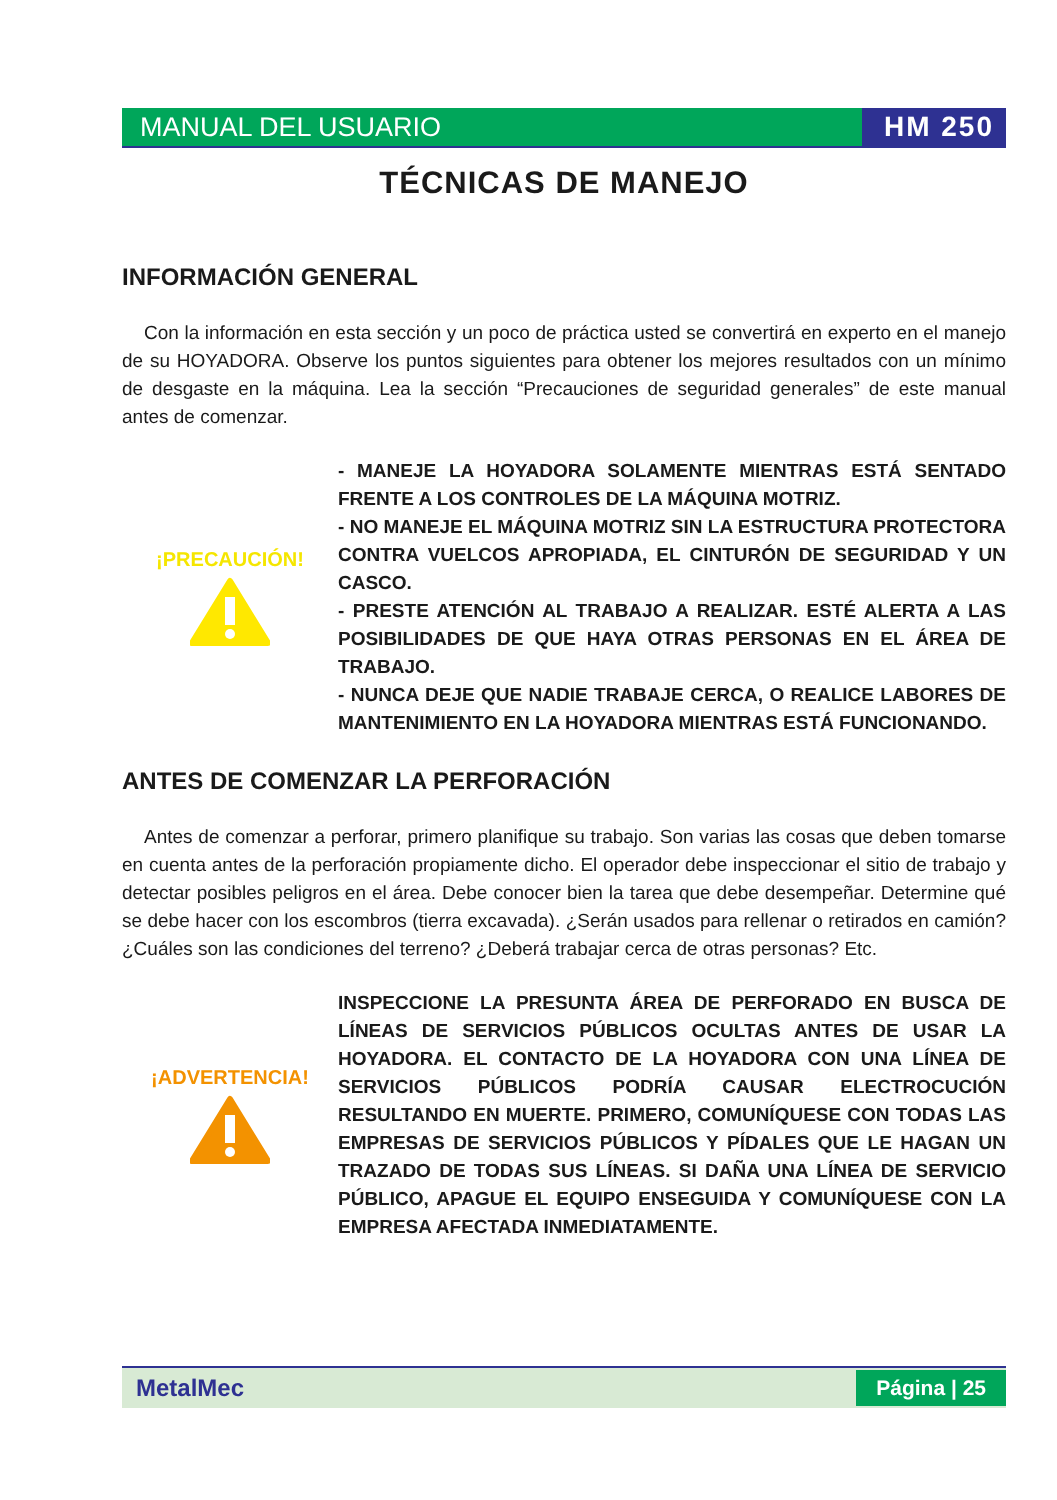MANUAL DEL USUARIO HM 250
TÉCNICAS DE MANEJO
INFORMACIÓN GENERAL
Con la información en esta sección y un poco de práctica usted se convertirá en experto en el manejo de su HOYADORA. Observe los puntos siguientes para obtener los mejores resultados con un mínimo de desgaste en la máquina. Lea la sección “Precauciones de seguridad generales” de este manual antes de comenzar.
¡PRECAUCIÓN!
- MANEJE LA HOYADORA SOLAMENTE MIENTRAS ESTÁ SENTADO FRENTE A LOS CONTROLES DE LA MÁQUINA MOTRIZ.
- NO MANEJE EL MÁQUINA MOTRIZ SIN LA ESTRUCTURA PROTECTORA CONTRA VUELCOS APROPIADA, EL CINTURÓN DE SEGURIDAD Y UN CASCO.
- PRESTE ATENCIÓN AL TRABAJO A REALIZAR. ESTÉ ALERTA A LAS POSIBILIDADES DE QUE HAYA OTRAS PERSONAS EN EL ÁREA DE TRABAJO.
- NUNCA DEJE QUE NADIE TRABAJE CERCA, O REALICE LABORES DE MANTENIMIENTO EN LA HOYADORA MIENTRAS ESTÁ FUNCIONANDO.
ANTES DE COMENZAR LA PERFORACIÓN
Antes de comenzar a perforar, primero planifique su trabajo. Son varias las cosas que deben tomarse en cuenta antes de la perforación propiamente dicho. El operador debe inspeccionar el sitio de trabajo y detectar posibles peligros en el área. Debe conocer bien la tarea que debe desempeñar. Determine qué se debe hacer con los escombros (tierra excavada). ¿Serán usados para rellenar o retirados en camión? ¿Cuáles son las condiciones del terreno? ¿Deberá trabajar cerca de otras personas? Etc.
¡ADVERTENCIA!
INSPECCIONE LA PRESUNTA ÁREA DE PERFORADO EN BUSCA DE LÍNEAS DE SERVICIOS PÚBLICOS OCULTAS ANTES DE USAR LA HOYADORA. EL CONTACTO DE LA HOYADORA CON UNA LÍNEA DE SERVICIOS PÚBLICOS PODRÍA CAUSAR ELECTROCUCIÓN RESULTANDO EN MUERTE. PRIMERO, COMUNÍQUESE CON TODAS LAS EMPRESAS DE SERVICIOS PÚBLICOS Y PÍDALES QUE LE HAGAN UN TRAZADO DE TODAS SUS LÍNEAS. SI DAÑA UNA LÍNEA DE SERVICIO PÚBLICO, APAGUE EL EQUIPO ENSEGUIDA Y COMUNÍQUESE CON LA EMPRESA AFECTADA INMEDIATAMENTE.
MetalMec Página | 25